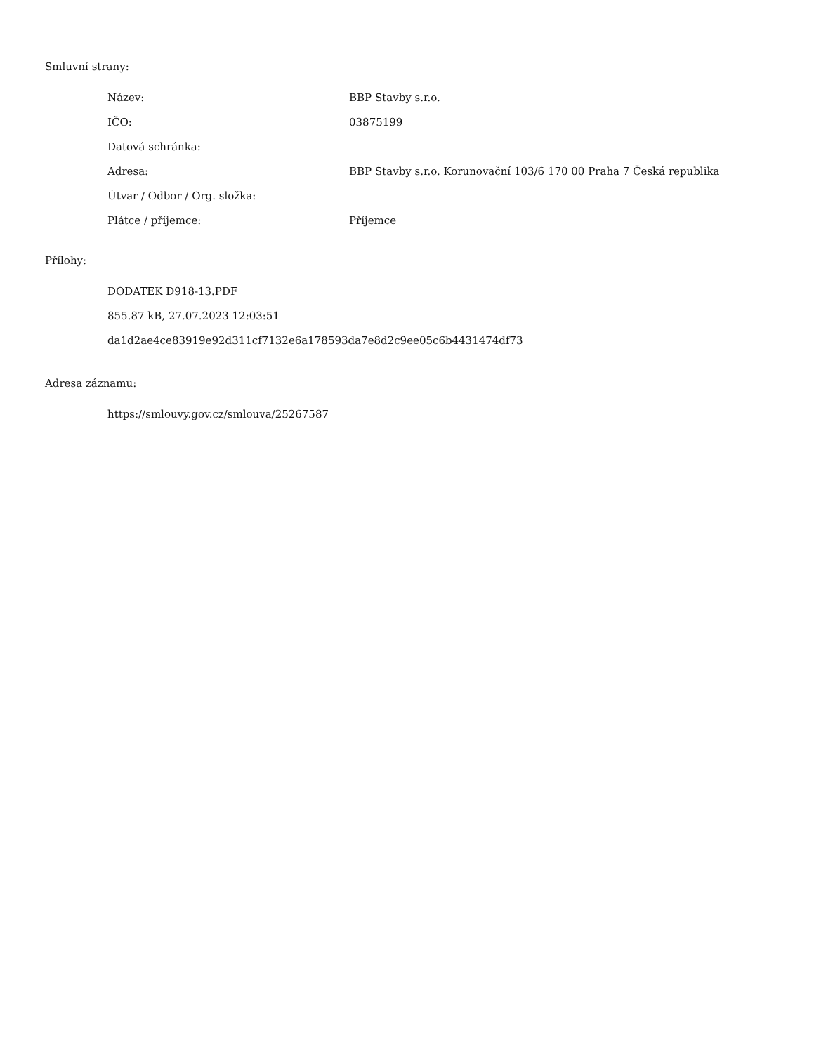Smluvní strany:
| Název: | BBP Stavby s.r.o. |
| IČO: | 03875199 |
| Datová schránka: | |
| Adresa: | BBP Stavby s.r.o. Korunovační 103/6 170 00 Praha 7 Česká republika |
| Útvar / Odbor / Org. složka: | |
| Plátce / příjemce: | Příjemce |
Přílohy:
DODATEK D918-13.PDF
855.87 kB, 27.07.2023 12:03:51
da1d2ae4ce83919e92d311cf7132e6a178593da7e8d2c9ee05c6b4431474df73
Adresa záznamu:
https://smlouvy.gov.cz/smlouva/25267587